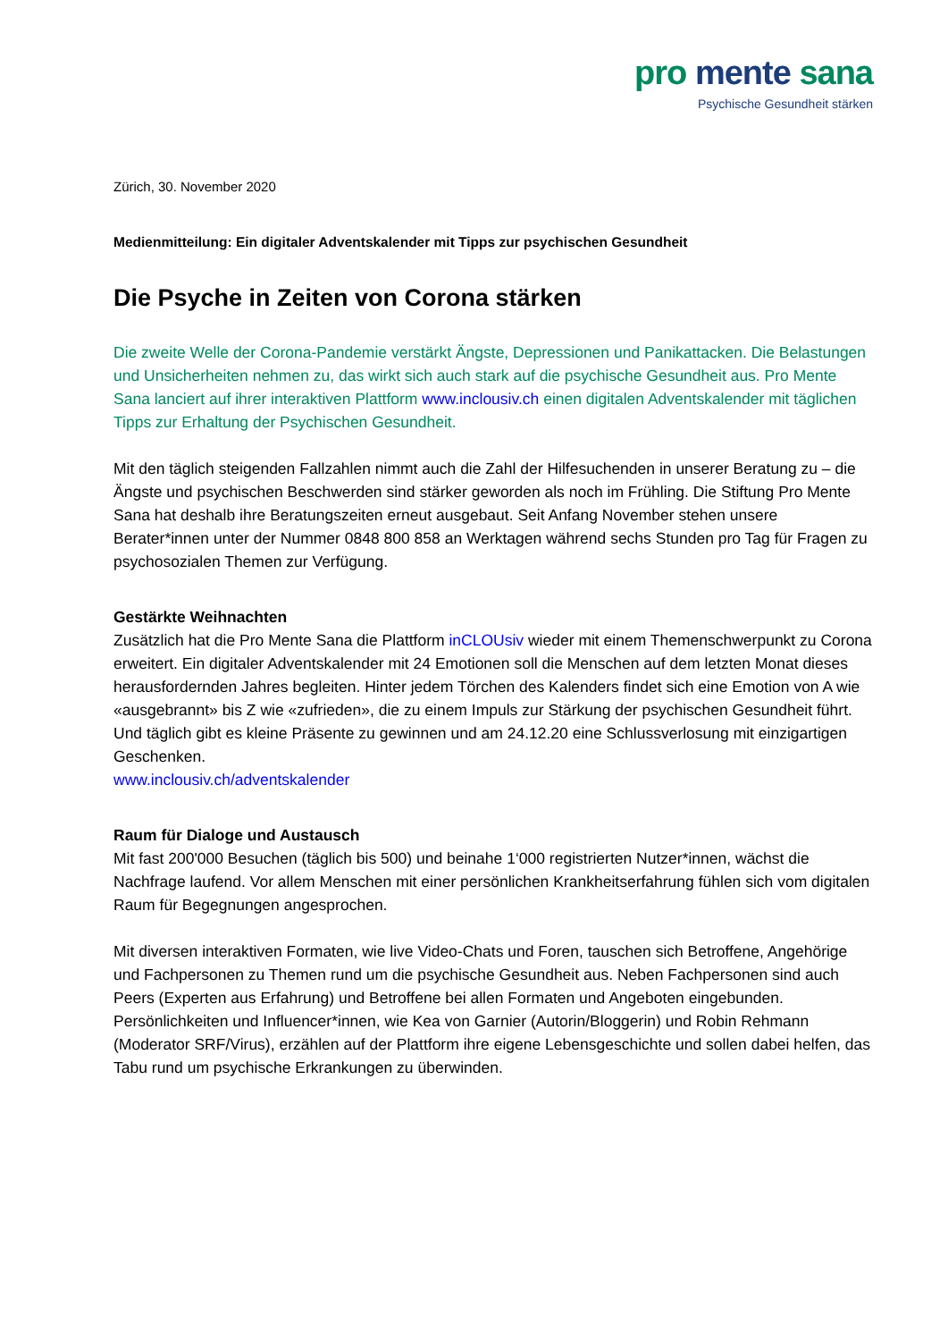pro mente sana
Psychische Gesundheit stärken
Zürich, 30. November 2020
Medienmitteilung: Ein digitaler Adventskalender mit Tipps zur psychischen Gesundheit
Die Psyche in Zeiten von Corona stärken
Die zweite Welle der Corona-Pandemie verstärkt Ängste, Depressionen und Panikattacken. Die Belastungen und Unsicherheiten nehmen zu, das wirkt sich auch stark auf die psychische Gesundheit aus. Pro Mente Sana lanciert auf ihrer interaktiven Plattform www.inclousiv.ch einen digitalen Adventskalender mit täglichen Tipps zur Erhaltung der Psychischen Gesundheit.
Mit den täglich steigenden Fallzahlen nimmt auch die Zahl der Hilfesuchenden in unserer Beratung zu – die Ängste und psychischen Beschwerden sind stärker geworden als noch im Frühling. Die Stiftung Pro Mente Sana hat deshalb ihre Beratungszeiten erneut ausgebaut. Seit Anfang November stehen unsere Berater*innen unter der Nummer 0848 800 858 an Werktagen während sechs Stunden pro Tag für Fragen zu psychosozialen Themen zur Verfügung.
Gestärkte Weihnachten
Zusätzlich hat die Pro Mente Sana die Plattform inCLOUsiv wieder mit einem Themenschwerpunkt zu Corona erweitert. Ein digitaler Adventskalender mit 24 Emotionen soll die Menschen auf dem letzten Monat dieses herausfordernden Jahres begleiten. Hinter jedem Törchen des Kalenders findet sich eine Emotion von A wie «ausgebrannt» bis Z wie «zufrieden», die zu einem Impuls zur Stärkung der psychischen Gesundheit führt. Und täglich gibt es kleine Präsente zu gewinnen und am 24.12.20 eine Schlussverlosung mit einzigartigen Geschenken.
www.inclousiv.ch/adventskalender
Raum für Dialoge und Austausch
Mit fast 200'000 Besuchen (täglich bis 500) und beinahe 1‘000 registrierten Nutzer*innen, wächst die Nachfrage laufend. Vor allem Menschen mit einer persönlichen Krankheitserfahrung fühlen sich vom digitalen Raum für Begegnungen angesprochen.
Mit diversen interaktiven Formaten, wie live Video-Chats und Foren, tauschen sich Betroffene, Angehörige und Fachpersonen zu Themen rund um die psychische Gesundheit aus. Neben Fachpersonen sind auch Peers (Experten aus Erfahrung) und Betroffene bei allen Formaten und Angeboten eingebunden. Persönlichkeiten und Influencer*innen, wie Kea von Garnier (Autorin/Bloggerin) und Robin Rehmann (Moderator SRF/Virus), erzählen auf der Plattform ihre eigene Lebensgeschichte und sollen dabei helfen, das Tabu rund um psychische Erkrankungen zu überwinden.